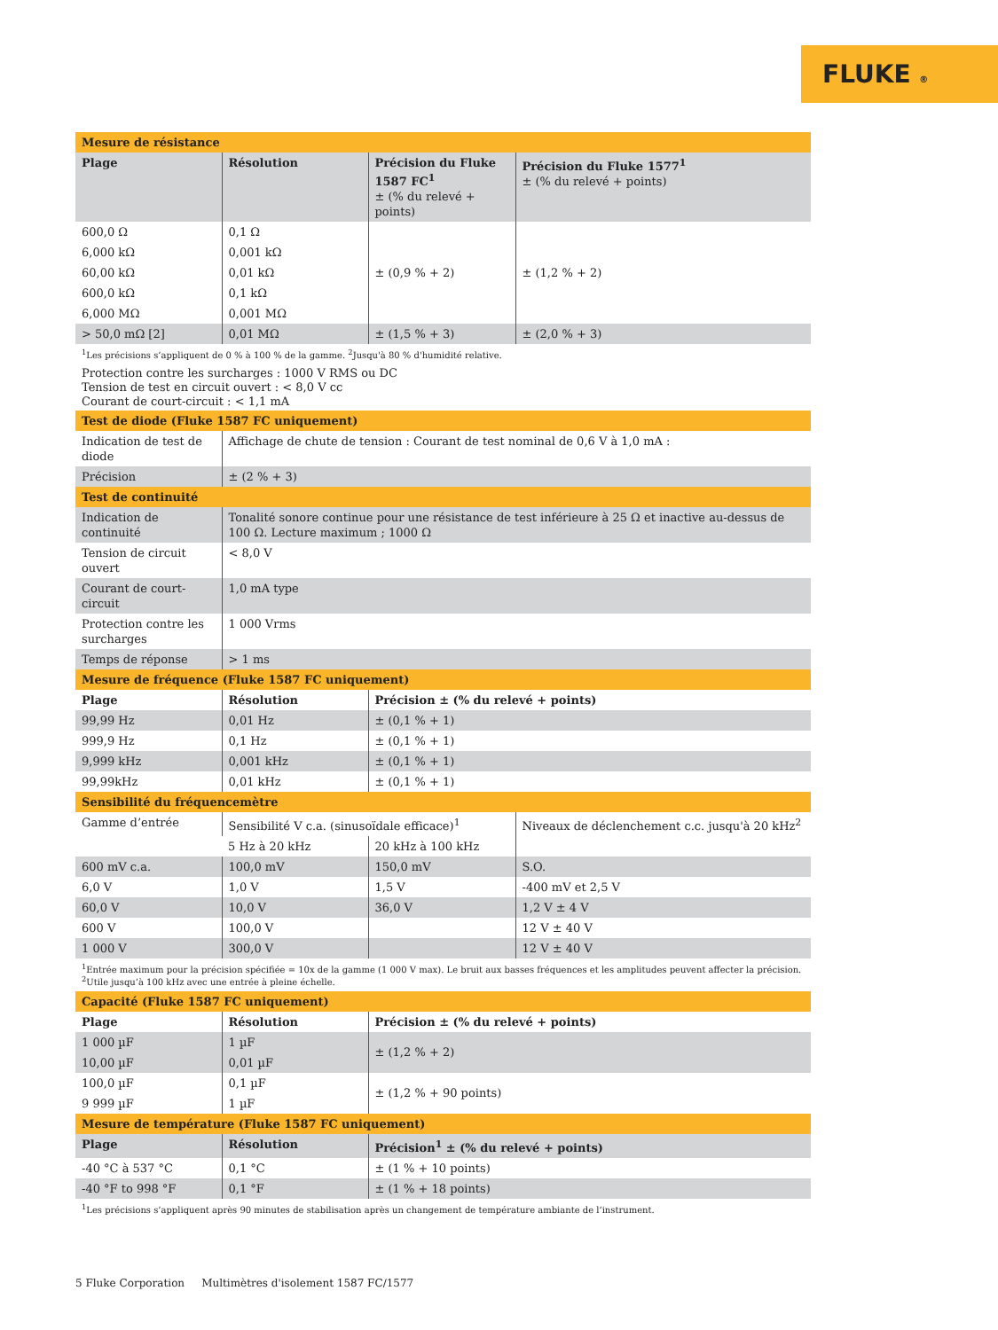FLUKE ®
| Mesure de résistance | | | |
| Plage | Résolution | Précision du Fluke 1587 FC<sup>1</sup> ± (% du relevé + points) | Précision du Fluke 1577<sup>1</sup> ± (% du relevé + points) |
| 600,0 Ω | 0,1 Ω | ± (0,9 % + 2) | ± (1,2 % + 2) |
| 6,000 kΩ | 0,001 kΩ | | |
| 60,00 kΩ | 0,01 kΩ | | |
| 600,0 kΩ | 0,1 kΩ | | |
| 6,000 MΩ | 0,001 MΩ | | |
| > 50,0 mΩ [2] | 0,01 MΩ | ± (1,5 % + 3) | ± (2,0 % + 3) |
<sup>1</sup> Les précisions s’appliquent de 0 % à 100 % de la gamme. <sup>2</sup>Jusqu'à 80 % d'humidité relative.
Protection contre les surcharges : 1000 V RMS ou DC
Tension de test en circuit ouvert : < 8,0 V cc
Courant de court-circuit : < 1,1 mA
| Test de diode (Fluke 1587 FC uniquement) | |
| Indication de test de diode | Affichage de chute de tension : Courant de test nominal de 0,6 V à 1,0 mA : |
| Précision | ± (2 % + 3) |
| Test de continuité | |
| Indication de continuité | Tonalité sonore continue pour une résistance de test inférieure à 25 Ω et inactive au-dessus de 100 Ω. Lecture maximum ; 1000 Ω |
| Tension de circuit ouvert | < 8,0 V |
| Courant de court-circuit | 1,0 mA type |
| Protection contre les surcharges | 1 000 Vrms |
| Temps de réponse | > 1 ms |
| Mesure de fréquence (Fluke 1587 FC uniquement) | | | |
| Plage | Résolution | Précision ± (% du relevé + points) | |
| 99,99 Hz | 0,01 Hz | ± (0,1 % + 1) | |
| 999,9 Hz | 0,1 Hz | ± (0,1 % + 1) | |
| 9,999 kHz | 0,001 kHz | ± (0,1 % + 1) | |
| 99,99kHz | 0,01 kHz | ± (0,1 % + 1) | |
| Sensibilité du fréquencemètre | | | |
| Gamme d’entrée | Sensibilité V c.a. (sinusoïdale efficace)<sup>1</sup> | | Niveaux de déclenchement c.c. jusqu'à 20 kHz<sup>2</sup> |
| | 5 Hz à 20 kHz | 20 kHz à 100 kHz | |
| 600 mV c.a. | 100,0 mV | 150,0 mV | S.O. |
| 6,0 V | 1,0 V | 1,5 V | -400 mV et 2,5 V |
| 60,0 V | 10,0 V | 36,0 V | 1,2 V ± 4 V |
| 600 V | 100,0 V | | 12 V ± 40 V |
| 1 000 V | 300,0 V | | 12 V ± 40 V |
<sup>1</sup> Entrée maximum pour la précision spécifiée = 10x de la gamme (1 000 V max). Le bruit aux basses fréquences et les amplitudes peuvent affecter la précision.
<sup>2</sup> Utile jusqu’à 100 kHz avec une entrée à pleine échelle.
| Capacité (Fluke 1587 FC uniquement) | | |
| Plage | Résolution | Précision ± (% du relevé + points) |
| 1 000 µF | 1 µF | ± (1,2 % + 2) |
| 10,00 µF | 0,01 µF | |
| 100,0 µF | 0,1 µF | ± (1,2 % + 90 points) |
| 9 999 µF | 1 µF | |
| Mesure de température (Fluke 1587 FC uniquement) | | |
| Plage | Résolution | Précision<sup>1</sup> ± (% du relevé + points) |
| -40 °C à 537 °C | 0,1 °C | ± (1 % + 10 points) |
| -40 °F to 998 °F | 0,1 °F | ± (1 % + 18 points) |
<sup>1</sup> Les précisions s’appliquent après 90 minutes de stabilisation après un changement de température ambiante de l’instrument.
5 Fluke Corporation Multimètres d'isolement 1587 FC/1577